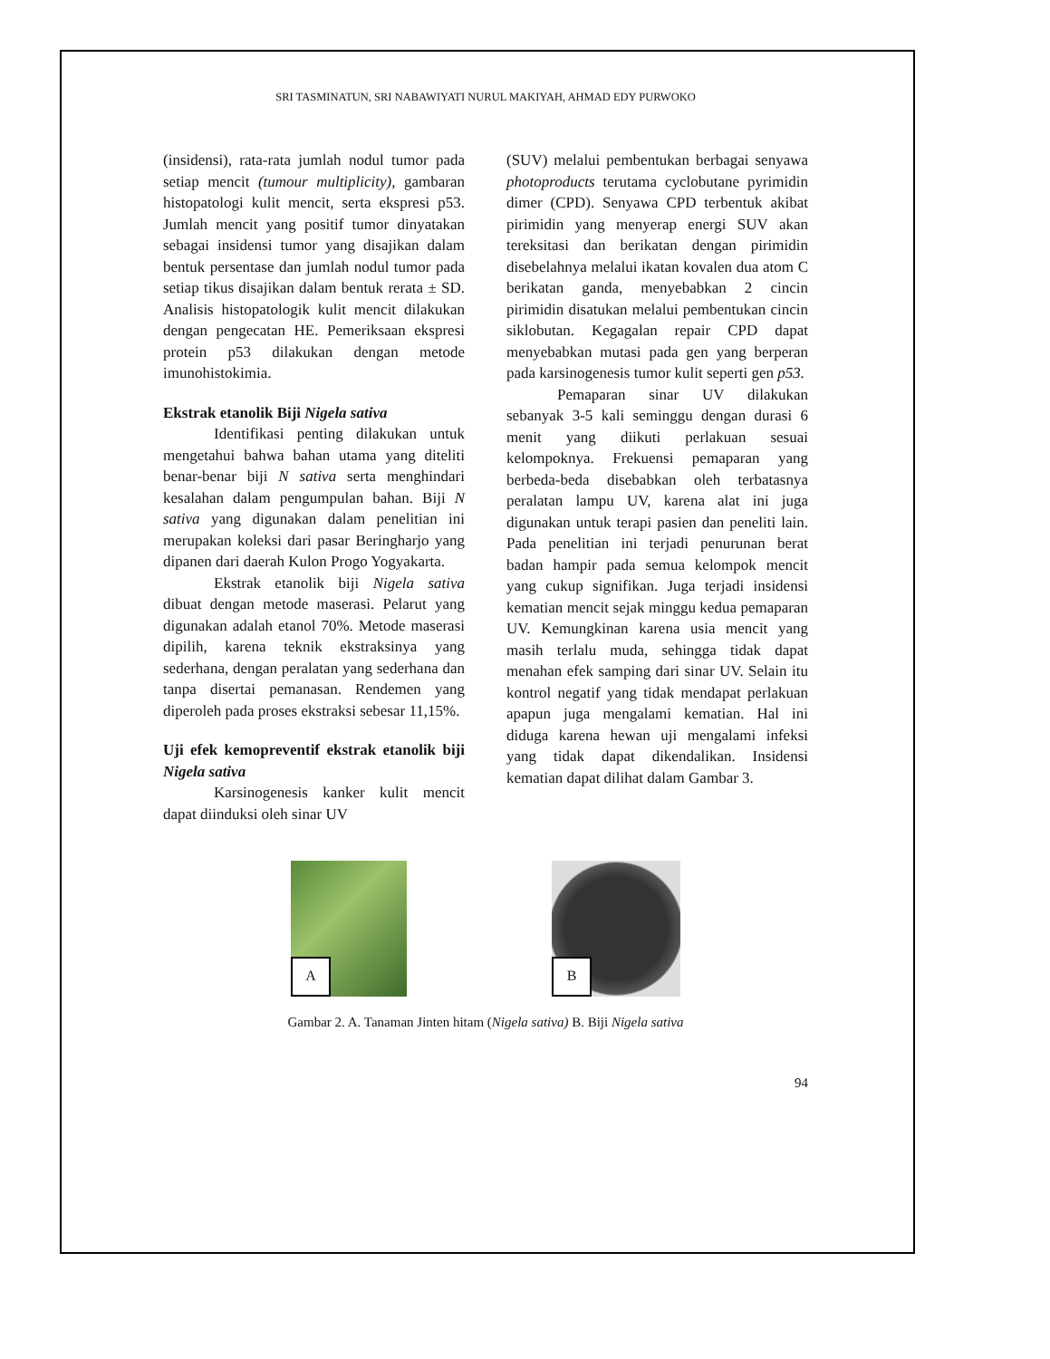SRI TASMINATUN, SRI NABAWIYATI NURUL MAKIYAH, AHMAD EDY PURWOKO
(insidensi), rata-rata jumlah nodul tumor pada setiap mencit (tumour multiplicity), gambaran histopatologi kulit mencit, serta ekspresi p53. Jumlah mencit yang positif tumor dinyatakan sebagai insidensi tumor yang disajikan dalam bentuk persentase dan jumlah nodul tumor pada setiap tikus disajikan dalam bentuk rerata ± SD. Analisis histopatologik kulit mencit dilakukan dengan pengecatan HE. Pemeriksaan ekspresi protein p53 dilakukan dengan metode imunohistokimia.
Ekstrak etanolik Biji Nigela sativa
Identifikasi penting dilakukan untuk mengetahui bahwa bahan utama yang diteliti benar-benar biji N sativa serta menghindari kesalahan dalam pengumpulan bahan. Biji N sativa yang digunakan dalam penelitian ini merupakan koleksi dari pasar Beringharjo yang dipanen dari daerah Kulon Progo Yogyakarta.
Ekstrak etanolik biji Nigela sativa dibuat dengan metode maserasi. Pelarut yang digunakan adalah etanol 70%. Metode maserasi dipilih, karena teknik ekstraksinya yang sederhana, dengan peralatan yang sederhana dan tanpa disertai pemanasan. Rendemen yang diperoleh pada proses ekstraksi sebesar 11,15%.
Uji efek kemopreventif ekstrak etanolik biji Nigela sativa
Karsinogenesis kanker kulit mencit dapat diinduksi oleh sinar UV
(SUV) melalui pembentukan berbagai senyawa photoproducts terutama cyclobutane pyrimidin dimer (CPD). Senyawa CPD terbentuk akibat pirimidin yang menyerap energi SUV akan tereksitasi dan berikatan dengan pirimidin disebelahnya melalui ikatan kovalen dua atom C berikatan ganda, menyebabkan 2 cincin pirimidin disatukan melalui pembentukan cincin siklobutan. Kegagalan repair CPD dapat menyebabkan mutasi pada gen yang berperan pada karsinogenesis tumor kulit seperti gen p53.
Pemaparan sinar UV dilakukan sebanyak 3-5 kali seminggu dengan durasi 6 menit yang diikuti perlakuan sesuai kelompoknya. Frekuensi pemaparan yang berbeda-beda disebabkan oleh terbatasnya peralatan lampu UV, karena alat ini juga digunakan untuk terapi pasien dan peneliti lain. Pada penelitian ini terjadi penurunan berat badan hampir pada semua kelompok mencit yang cukup signifikan. Juga terjadi insidensi kematian mencit sejak minggu kedua pemaparan UV. Kemungkinan karena usia mencit yang masih terlalu muda, sehingga tidak dapat menahan efek samping dari sinar UV. Selain itu kontrol negatif yang tidak mendapat perlakuan apapun juga mengalami kematian. Hal ini diduga karena hewan uji mengalami infeksi yang tidak dapat dikendalikan. Insidensi kematian dapat dilihat dalam Gambar 3.
A
B
Gambar 2. A. Tanaman Jinten hitam (Nigela sativa) B. Biji Nigela sativa
94